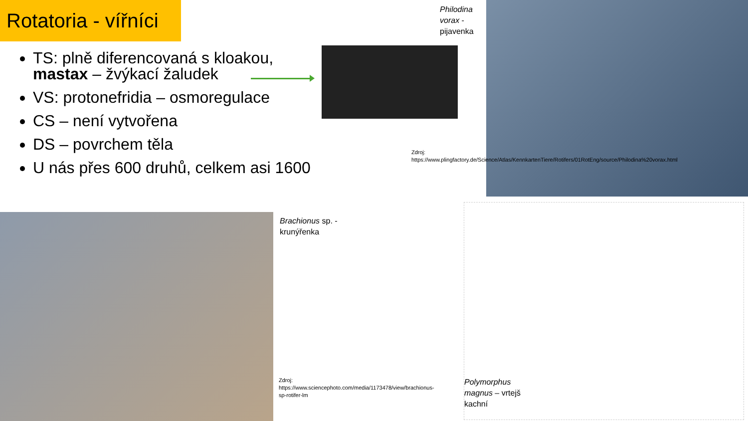Rotatoria - vířníci
TS: plně diferencovaná s kloakou, mastax – žvýkací žaludek
VS: protonefridia – osmoregulace
CS – není vytvořena
DS – povrchem těla
U nás přes 600 druhů, celkem asi 1600
Philodina
vorax -
pijavenka
Zdroj: https://www.plingfactory.de/Science/Atlas/KennkartenTiere/Rotifers/01RotEng/source/Philodina%20vorax.html
Brachionus sp. -
krunýřenka
Zdroj: https://www.sciencephoto.com/media/1173478/view/brachionus-sp-rotifer-lm
Polymorphus
magnus – vrtejš
kachní